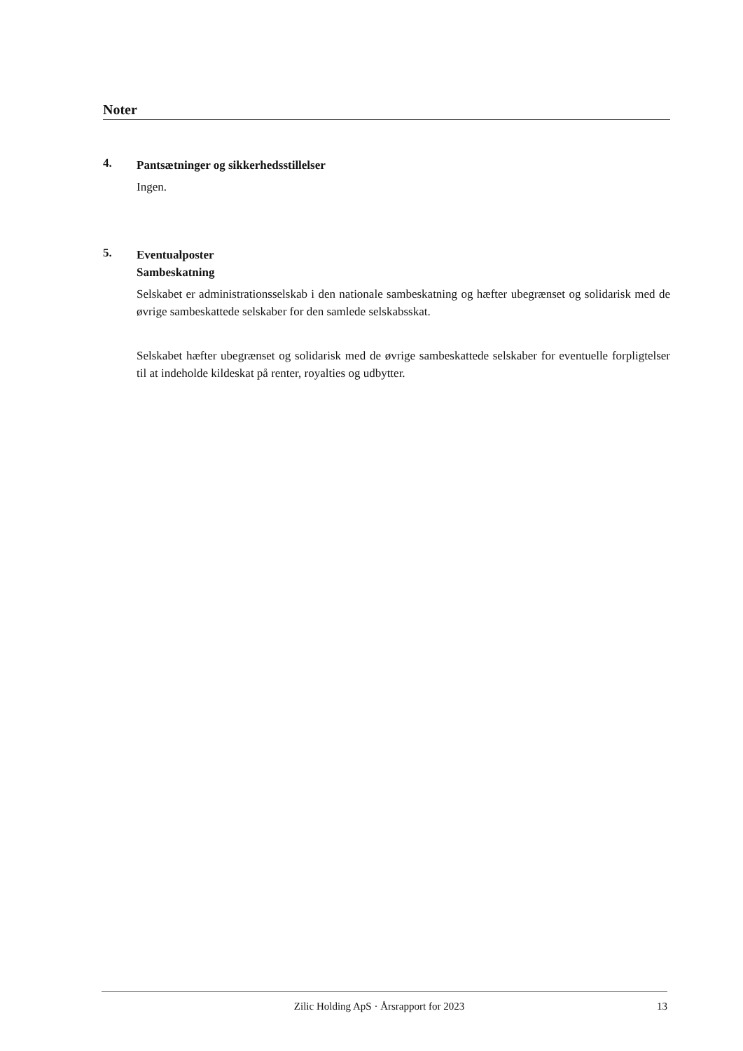Noter
4.
Pantsætninger og sikkerhedsstillelser
Ingen.
5.
Eventualposter
Sambeskatning
Selskabet er administrationsselskab i den nationale sambeskatning og hæfter ubegrænset og solidarisk med de øvrige sambeskattede selskaber for den samlede selskabsskat.
Selskabet hæfter ubegrænset og solidarisk med de øvrige sambeskattede selskaber for eventuelle forpligtelser til at indeholde kildeskat på renter, royalties og udbytter.
Zilic Holding ApS · Årsrapport for 2023 13